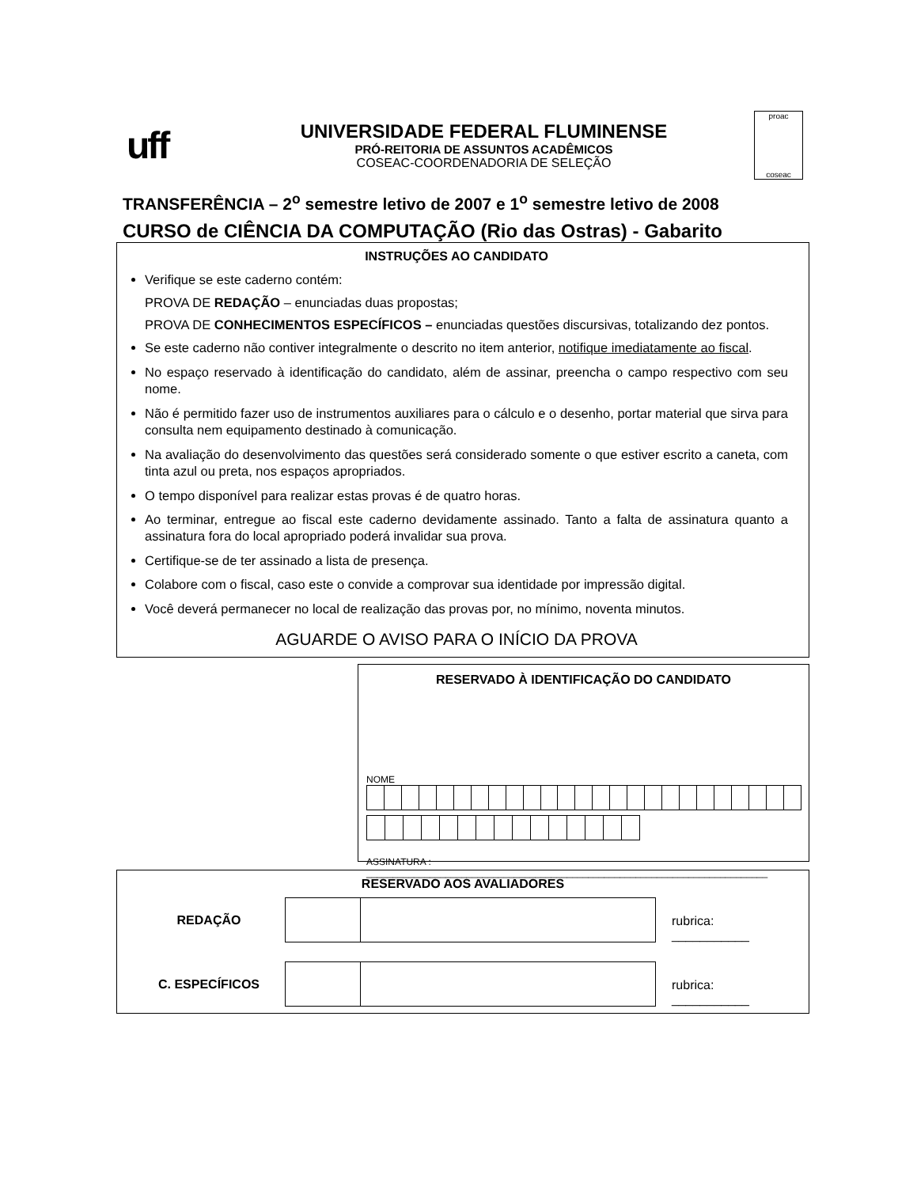uff
UNIVERSIDADE FEDERAL FLUMINENSE
PRÓ-REITORIA DE ASSUNTOS ACADÊMICOS
COSEAC-COORDENADORIA DE SELEÇÃO
proac
coseac
TRANSFERÊNCIA – 2<sup>o</sup> semestre letivo de 2007 e 1<sup>o</sup> semestre letivo de 2008
CURSO de CIÊNCIA DA COMPUTAÇÃO (Rio das Ostras) - Gabarito
INSTRUÇÕES AO CANDIDATO
Verifique se este caderno contém:
PROVA DE REDAÇÃO – enunciadas duas propostas;
PROVA DE CONHECIMENTOS ESPECÍFICOS – enunciadas questões discursivas, totalizando dez pontos.
Se este caderno não contiver integralmente o descrito no item anterior, notifique imediatamente ao fiscal.
No espaço reservado à identificação do candidato, além de assinar, preencha o campo respectivo com seu nome.
Não é permitido fazer uso de instrumentos auxiliares para o cálculo e o desenho, portar material que sirva para consulta nem equipamento destinado à comunicação.
Na avaliação do desenvolvimento das questões será considerado somente o que estiver escrito a caneta, com tinta azul ou preta, nos espaços apropriados.
O tempo disponível para realizar estas provas é de quatro horas.
Ao terminar, entregue ao fiscal este caderno devidamente assinado. Tanto a falta de assinatura quanto a assinatura fora do local apropriado poderá invalidar sua prova.
Certifique-se de ter assinado a lista de presença.
Colabore com o fiscal, caso este o convide a comprovar sua identidade por impressão digital.
Você deverá permanecer no local de realização das provas por, no mínimo, noventa minutos.
AGUARDE O AVISO PARA O INÍCIO DA PROVA
RESERVADO À IDENTIFICAÇÃO DO CANDIDATO
NOME
ASSINATURA : ____________________________________________________________________________
RESERVADO AOS AVALIADORES
| REDAÇÃO | | | rubrica: ___________ |
| C. ESPECÍFICOS | | | rubrica: ___________ |